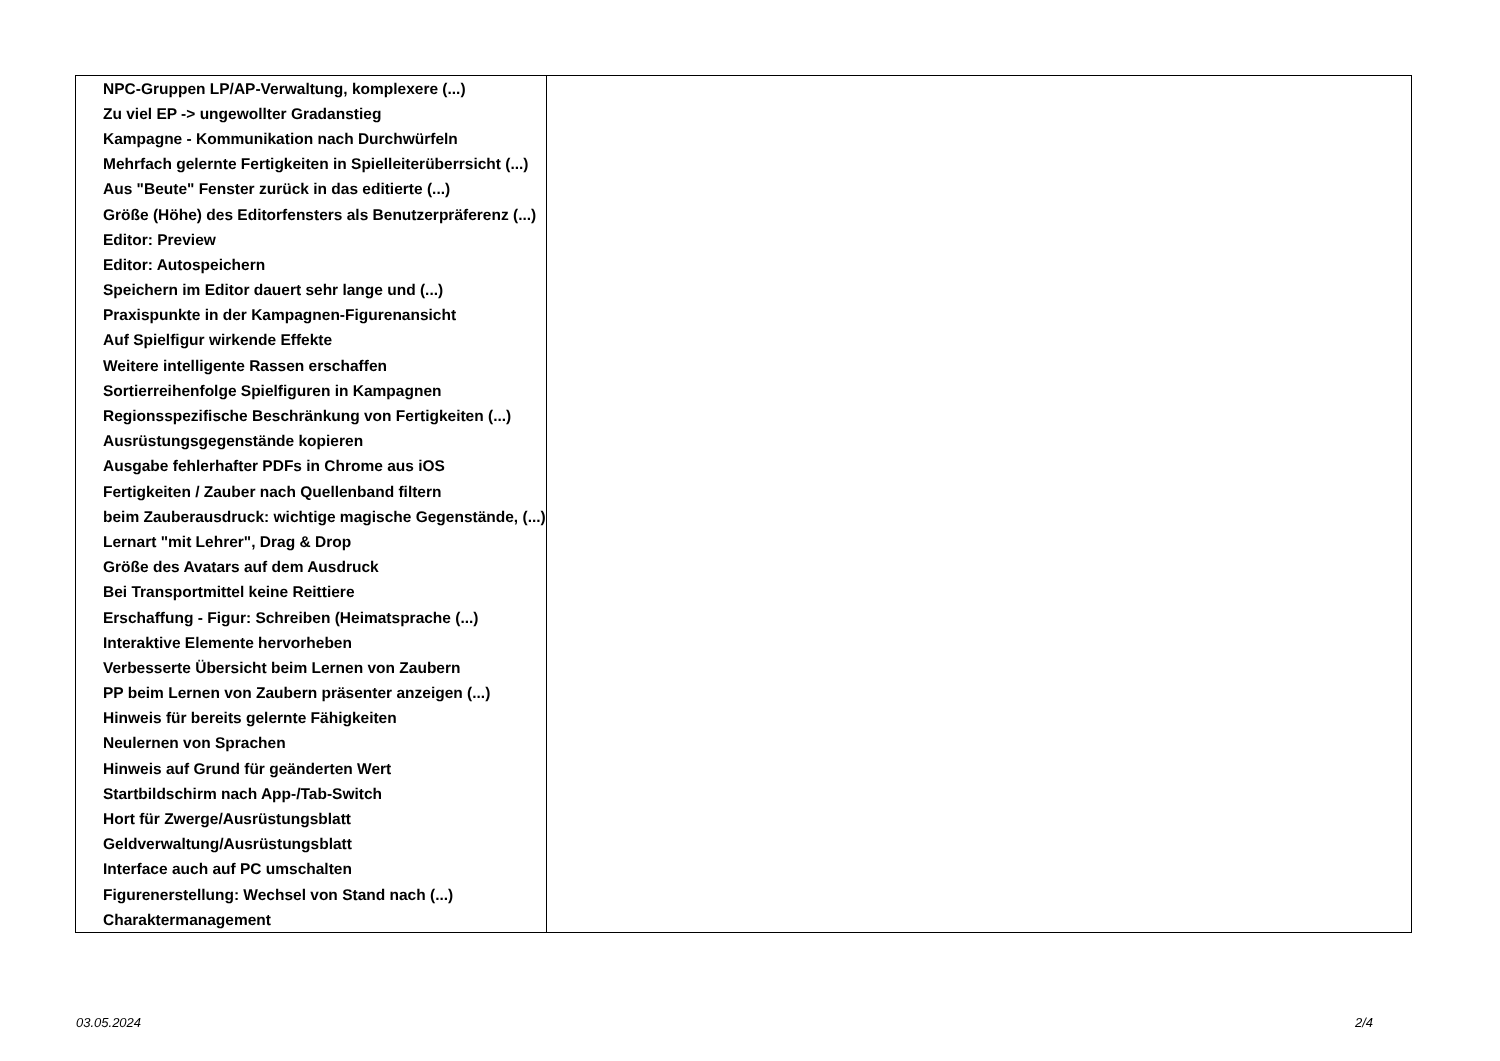| NPC-Gruppen LP/AP-Verwaltung, komplexere (...) | |
| Zu viel EP -> ungewollter Gradanstieg | |
| Kampagne - Kommunikation nach Durchwürfeln | |
| Mehrfach gelernte Fertigkeiten in Spielleiterüberrsicht (...) | |
| Aus "Beute" Fenster zurück in das editierte (...) | |
| Größe (Höhe) des Editorfensters als Benutzerpräferenz (...) | |
| Editor: Preview | |
| Editor: Autospeichern | |
| Speichern im Editor dauert sehr lange und (...) | |
| Praxispunkte in der Kampagnen-Figurenansicht | |
| Auf Spielfigur wirkende Effekte | |
| Weitere intelligente Rassen erschaffen | |
| Sortierreihenfolge Spielfiguren in Kampagnen | |
| Regionsspezifische Beschränkung von Fertigkeiten (...) | |
| Ausrüstungsgegenstände kopieren | |
| Ausgabe fehlerhafter PDFs in Chrome aus iOS | |
| Fertigkeiten / Zauber nach Quellenband filtern | |
| beim Zauberausdruck: wichtige magische Gegenstände, (...) | |
| Lernart "mit Lehrer", Drag & Drop | |
| Größe des Avatars auf dem Ausdruck | |
| Bei Transportmittel keine Reittiere | |
| Erschaffung - Figur: Schreiben (Heimatsprache (...) | |
| Interaktive Elemente hervorheben | |
| Verbesserte Übersicht beim Lernen von Zaubern | |
| PP beim Lernen von Zaubern präsenter anzeigen (...) | |
| Hinweis für bereits gelernte Fähigkeiten | |
| Neulernen von Sprachen | |
| Hinweis auf Grund für geänderten Wert | |
| Startbildschirm nach App-/Tab-Switch | |
| Hort für Zwerge/Ausrüstungsblatt | |
| Geldverwaltung/Ausrüstungsblatt | |
| Interface auch auf PC umschalten | |
| Figurenerstellung: Wechsel von Stand nach (...) | |
| Charaktermanagement | |
03.05.2024 2/4